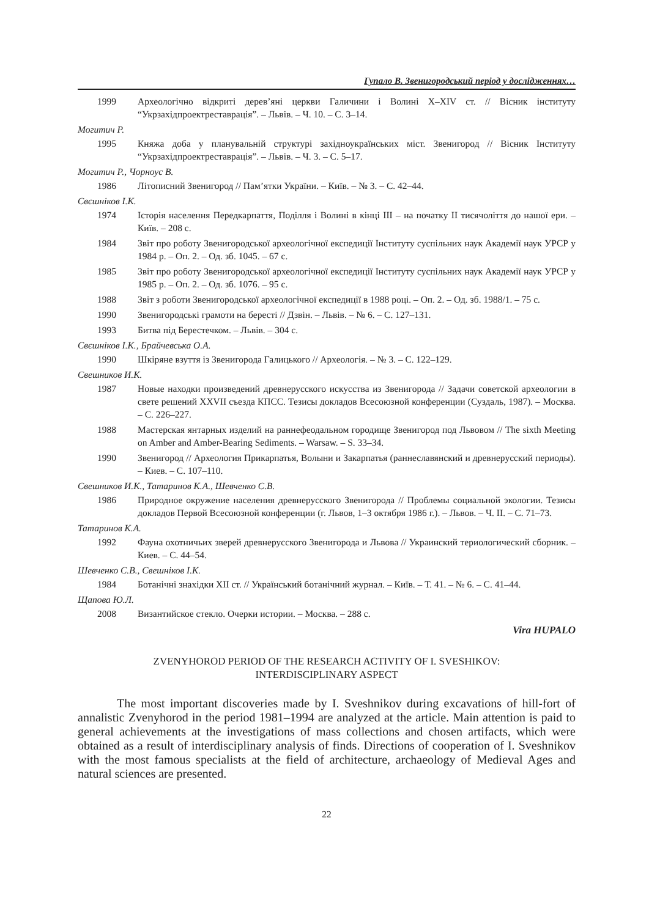Гупало В. Звенигородський період у дослідженнях…
1999 Археологічно відкриті дерев’яні церкви Галичини і Волині X–XIV ст. // Вісник інституту “Укрзахідпроектреставрація”. – Львів. – Ч. 10. – С. 3–14.
Могитич Р.
1995 Княжа доба у планувальній структурі західноукраїнських міст. Звенигород // Вісник Інституту “Укрзахідпроектреставрація”. – Львів. – Ч. 3. – С. 5–17.
Могитич Р., Чорноус В.
1986 Літописний Звенигород // Пам’ятки України. – Київ. – № 3. – С. 42–44.
Свєшніков І.К.
1974 Історія населення Передкарпаття, Поділля і Волині в кінці ІІІ – на початку ІІ тисячоліття до нашої ери. – Київ. – 208 с.
1984 Звіт про роботу Звенигородської археологічної експедиції Інституту суспільних наук Академії наук УРСР у 1984 р. – Оп. 2. – Од. зб. 1045. – 67 с.
1985 Звіт про роботу Звенигородської археологічної експедиції Інституту суспільних наук Академії наук УРСР у 1985 р. – Оп. 2. – Од. зб. 1076. – 95 с.
1988 Звіт з роботи Звенигородської археологічної експедиції в 1988 році. – Оп. 2. – Од. зб. 1988/1. – 75 с.
1990 Звенигородські грамоти на бересті // Дзвін. – Львів. – № 6. – С. 127–131.
1993 Битва під Берестечком. – Львів. – 304 с.
Свєшніков І.К., Брайчевська О.А.
1990 Шкіряне взуття із Звенигорода Галицького // Археологія. – № 3. – С. 122–129.
Свешников И.К.
1987 Новые находки произведений древнерусского искусства из Звенигорода // Задачи советской археологии в свете решений XXVII съезда КПСС. Тезисы докладов Всесоюзной конференции (Суздаль, 1987). – Москва. – С. 226–227.
1988 Мастерская янтарных изделий на раннефеодальном городище Звенигород под Львовом // The sixth Meeting on Amber and Amber-Bearing Sediments. – Warsaw. – S. 33–34.
1990 Звенигород // Археология Прикарпатья, Волыни и Закарпатья (раннеславянский и древнерусский периоды). – Киев. – С. 107–110.
Свешников И.К., Татаринов К.А., Шевченко С.В.
1986 Природное окружение населения древнерусского Звенигорода // Проблемы социальной экологии. Тезисы докладов Первой Всесоюзной конференции (г. Львов, 1–3 октября 1986 г.). – Львов. – Ч. II. – С. 71–73.
Татаринов К.А.
1992 Фауна охотничьих зверей древнерусского Звенигорода и Львова // Украинский териологический сборник. – Киев. – С. 44–54.
Шевченко С.В., Свешніков І.К.
1984 Ботанічні знахідки XII ст. // Український ботанічний журнал. – Київ. – Т. 41. – № 6. – С. 41–44.
Щапова Ю.Л.
2008 Византийское стекло. Очерки истории. – Москва. – 288 с.
Vira HUPALO
ZVENYHOROD PERIOD OF THE RESEARCH ACTIVITY OF I. SVESHIKOV:
INTERDISCIPLINARY ASPECT
The most important discoveries made by I. Sveshnikov during excavations of hill-fort of annalistic Zvenyhorod in the period 1981–1994 are analyzed at the article. Main attention is paid to general achievements at the investigations of mass collections and chosen artifacts, which were obtained as a result of interdisciplinary analysis of finds. Directions of cooperation of I. Sveshnikov with the most famous specialists at the field of architecture, archaeology of Medieval Ages and natural sciences are presented.
22